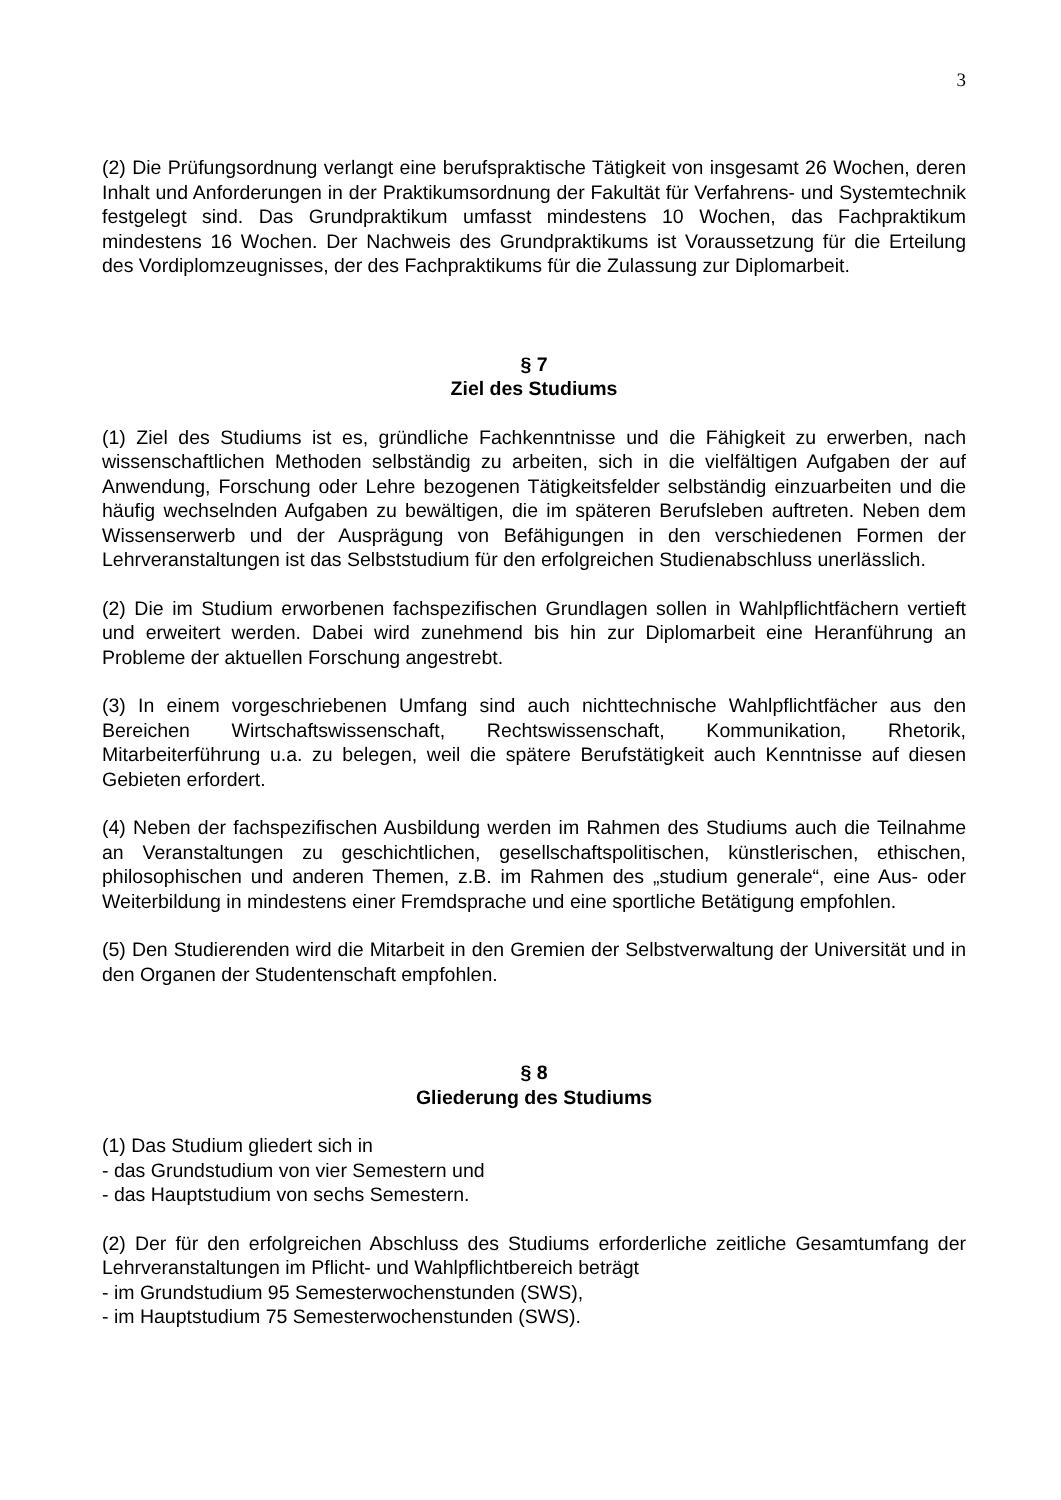3
(2) Die Prüfungsordnung verlangt eine berufspraktische Tätigkeit von insgesamt 26 Wochen, deren Inhalt und Anforderungen in der Praktikumsordnung der Fakultät für Verfahrens- und Systemtechnik festgelegt sind. Das Grundpraktikum umfasst mindestens 10 Wochen, das Fachpraktikum mindestens 16 Wochen. Der Nachweis des Grundpraktikums ist Voraussetzung für die Erteilung des Vordiplomzeugnisses, der des Fachpraktikums für die Zulassung zur Diplomarbeit.
§ 7
Ziel des Studiums
(1) Ziel des Studiums ist es, gründliche Fachkenntnisse und die Fähigkeit zu erwerben, nach wissenschaftlichen Methoden selbständig zu arbeiten, sich in die vielfältigen Aufgaben der auf Anwendung, Forschung oder Lehre bezogenen Tätigkeitsfelder selbständig einzuarbeiten und die häufig wechselnden Aufgaben zu bewältigen, die im späteren Berufsleben auftreten. Neben dem Wissenserwerb und der Ausprägung von Befähigungen in den verschiedenen Formen der Lehrveranstaltungen ist das Selbststudium für den erfolgreichen Studienabschluss unerlässlich.
(2) Die im Studium erworbenen fachspezifischen Grundlagen sollen in Wahlpflichtfächern vertieft und erweitert werden. Dabei wird zunehmend bis hin zur Diplomarbeit eine Heranführung an Probleme der aktuellen Forschung angestrebt.
(3) In einem vorgeschriebenen Umfang sind auch nichttechnische Wahlpflichtfächer aus den Bereichen Wirtschaftswissenschaft, Rechtswissenschaft, Kommunikation, Rhetorik, Mitarbeiterführung u.a. zu belegen, weil die spätere Berufstätigkeit auch Kenntnisse auf diesen Gebieten erfordert.
(4) Neben der fachspezifischen Ausbildung werden im Rahmen des Studiums auch die Teilnahme an Veranstaltungen zu geschichtlichen, gesellschaftspolitischen, künstlerischen, ethischen, philosophischen und anderen Themen, z.B. im Rahmen des „studium generale“, eine Aus- oder Weiterbildung in mindestens einer Fremdsprache und eine sportliche Betätigung empfohlen.
(5) Den Studierenden wird die Mitarbeit in den Gremien der Selbstverwaltung der Universität und in den Organen der Studentenschaft empfohlen.
§ 8
Gliederung des Studiums
(1) Das Studium gliedert sich in
- das Grundstudium von vier Semestern und
- das Hauptstudium von sechs Semestern.
(2) Der für den erfolgreichen Abschluss des Studiums erforderliche zeitliche Gesamtumfang der Lehrveranstaltungen im Pflicht- und Wahlpflichtbereich beträgt
- im Grundstudium 95 Semesterwochenstunden (SWS),
- im Hauptstudium 75 Semesterwochenstunden (SWS).